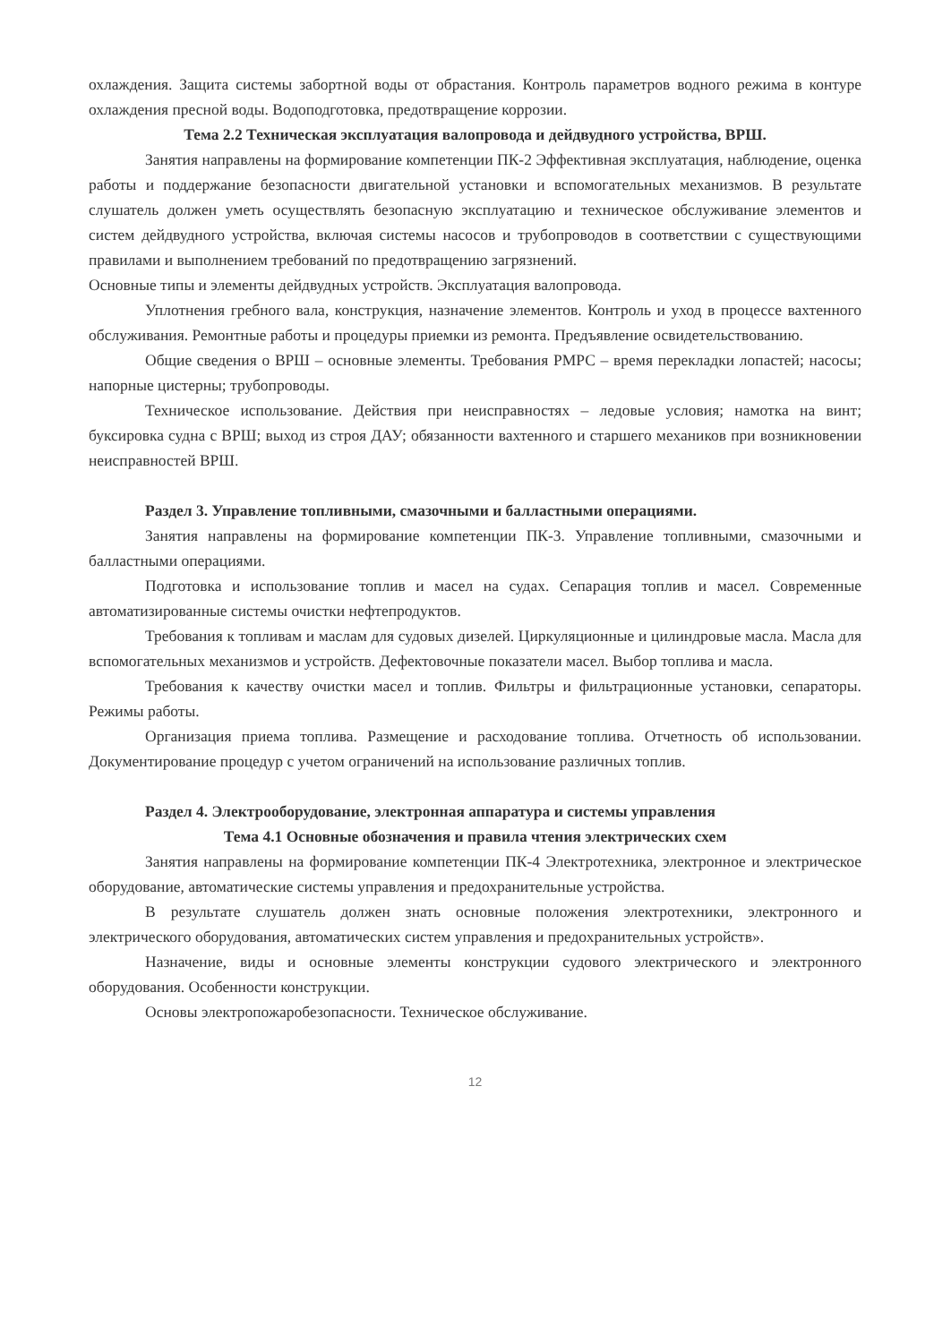охлаждения. Защита системы забортной воды от обрастания. Контроль параметров водного режима в контуре охлаждения пресной воды. Водоподготовка, предотвращение коррозии.
Тема 2.2 Техническая эксплуатация валопровода и дейдвудного устройства, ВРШ.
Занятия направлены на формирование компетенции ПК-2 Эффективная эксплуатация, наблюдение, оценка работы и поддержание безопасности двигательной установки и вспомогательных механизмов. В результате слушатель должен уметь осуществлять безопасную эксплуатацию и техническое обслуживание элементов и систем дейдвудного устройства, включая системы насосов и трубопроводов в соответствии с существующими правилами и выполнением требований по предотвращению загрязнений.
Основные типы и элементы дейдвудных устройств. Эксплуатация валопровода.
Уплотнения гребного вала, конструкция, назначение элементов. Контроль и уход в процессе вахтенного обслуживания. Ремонтные работы и процедуры приемки из ремонта. Предъявление освидетельствованию.
Общие сведения о ВРШ – основные элементы. Требования РМРС – время перекладки лопастей; насосы; напорные цистерны; трубопроводы.
Техническое использование. Действия при неисправностях – ледовые условия; намотка на винт; буксировка судна с ВРШ; выход из строя ДАУ; обязанности вахтенного и старшего механиков при возникновении неисправностей ВРШ.
Раздел 3. Управление топливными, смазочными и балластными операциями.
Занятия направлены на формирование компетенции ПК-3. Управление топливными, смазочными и балластными операциями.
Подготовка и использование топлив и масел на судах. Сепарация топлив и масел. Современные автоматизированные системы очистки нефтепродуктов.
Требования к топливам и маслам для судовых дизелей. Циркуляционные и цилиндровые масла. Масла для вспомогательных механизмов и устройств. Дефектовочные показатели масел. Выбор топлива и масла.
Требования к качеству очистки масел и топлив. Фильтры и фильтрационные установки, сепараторы. Режимы работы.
Организация приема топлива. Размещение и расходование топлива. Отчетность об использовании. Документирование процедур с учетом ограничений на использование различных топлив.
Раздел 4. Электрооборудование, электронная аппаратура и системы управления
Тема 4.1 Основные обозначения и правила чтения электрических схем
Занятия направлены на формирование компетенции ПК-4 Электротехника, электронное и электрическое оборудование, автоматические системы управления и предохранительные устройства.
В результате слушатель должен знать основные положения электротехники, электронного и электрического оборудования, автоматических систем управления и предохранительных устройств».
Назначение, виды и основные элементы конструкции судового электрического и электронного оборудования. Особенности конструкции.
Основы электропожаробезопасности. Техническое обслуживание.
12